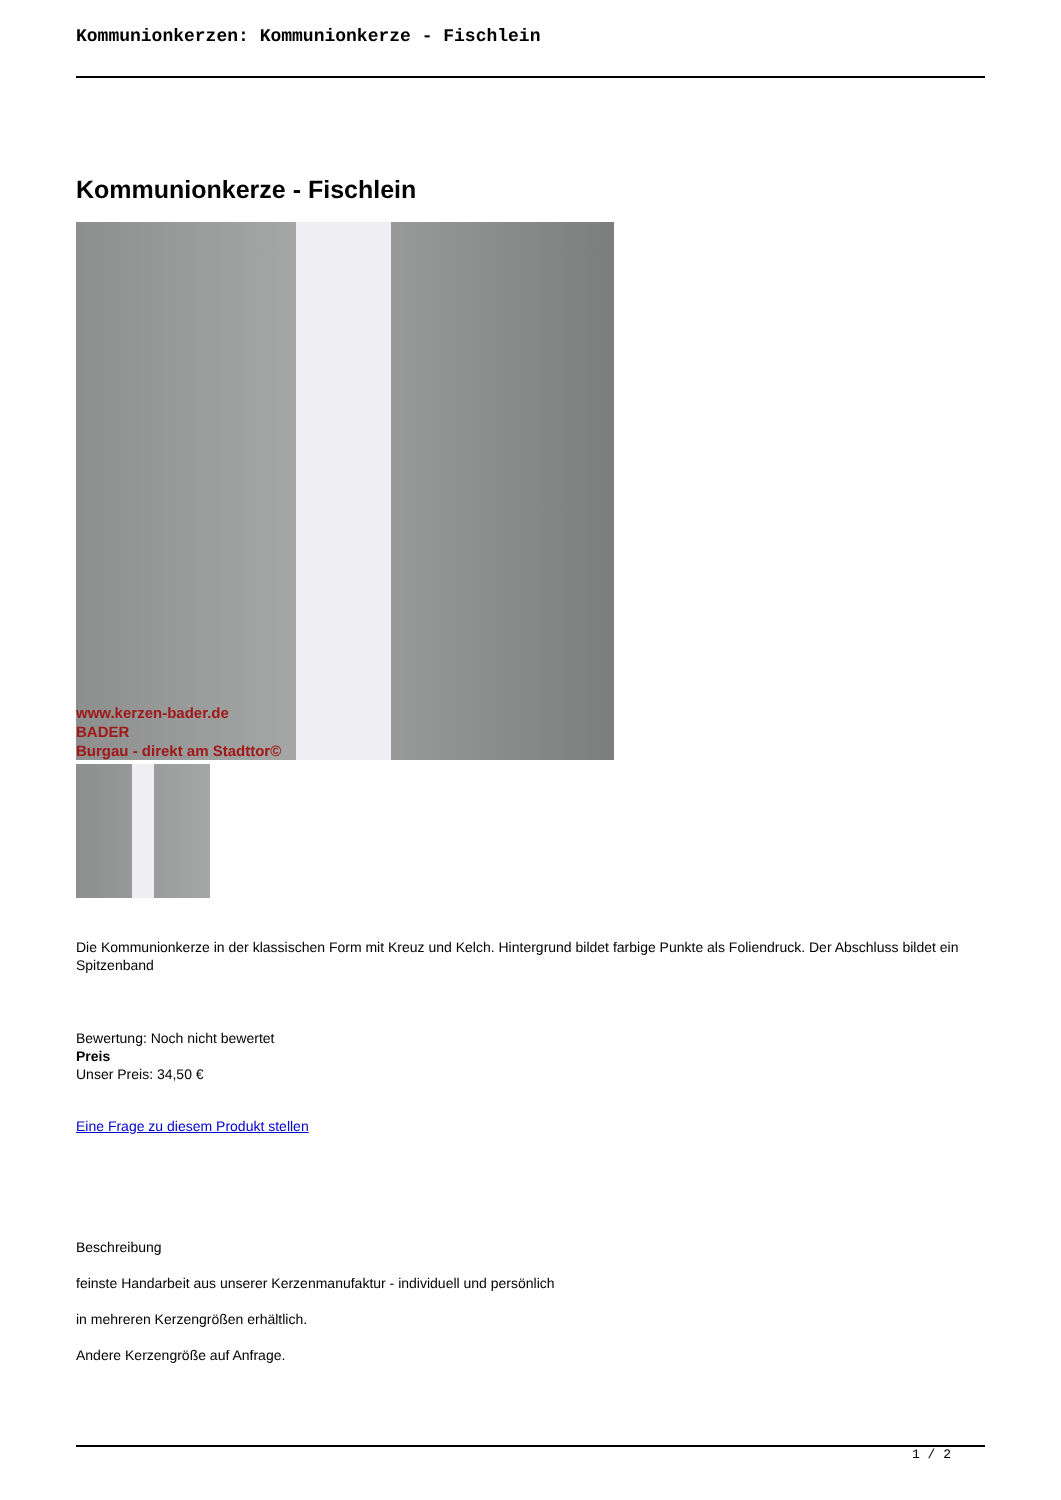Kommunionkerzen: Kommunionkerze - Fischlein
Kommunionkerze - Fischlein
www.kerzen-bader.de
BADER
Burgau - direkt am Stadttor©
Die Kommunionkerze in der klassischen Form mit Kreuz und Kelch. Hintergrund bildet farbige Punkte als Foliendruck. Der Abschluss bildet ein Spitzenband
Bewertung: Noch nicht bewertet
Preis
Unser Preis: 34,50 €
Eine Frage zu diesem Produkt stellen
Beschreibung
feinste Handarbeit aus unserer Kerzenmanufaktur - individuell und persönlich
in mehreren Kerzengrößen erhältlich.
Andere Kerzengröße auf Anfrage.
1 / 2